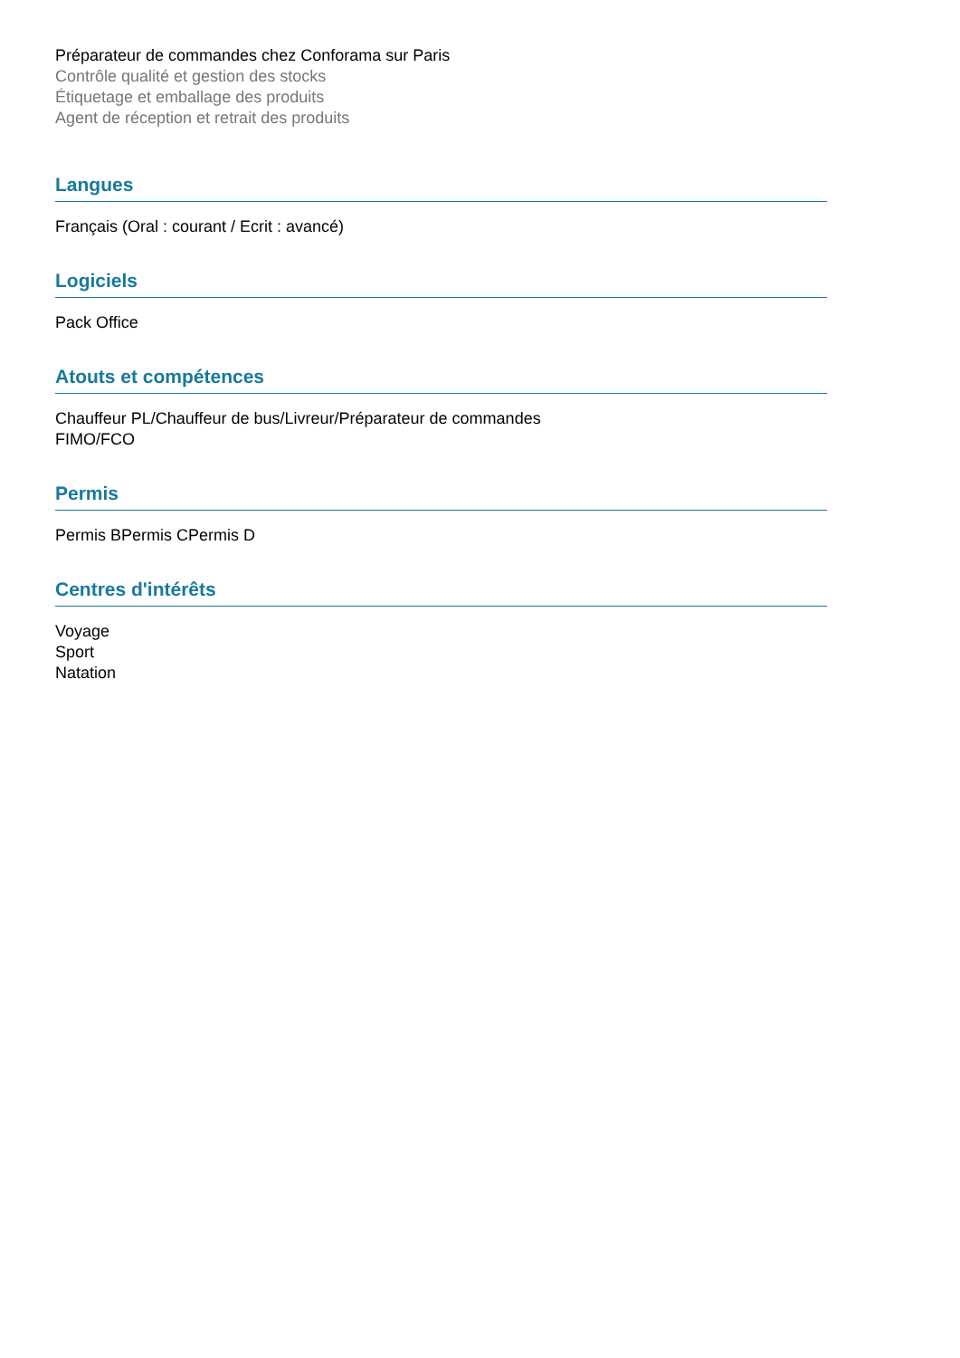Préparateur de commandes chez Conforama sur Paris
Contrôle qualité et gestion des stocks
Étiquetage et emballage des produits
Agent de réception et retrait des produits
Langues
Français (Oral : courant / Ecrit : avancé)
Logiciels
Pack Office
Atouts et compétences
Chauffeur PL/Chauffeur de bus/Livreur/Préparateur de commandes
FIMO/FCO
Permis
Permis BPermis CPermis D
Centres d'intérêts
Voyage
Sport
Natation